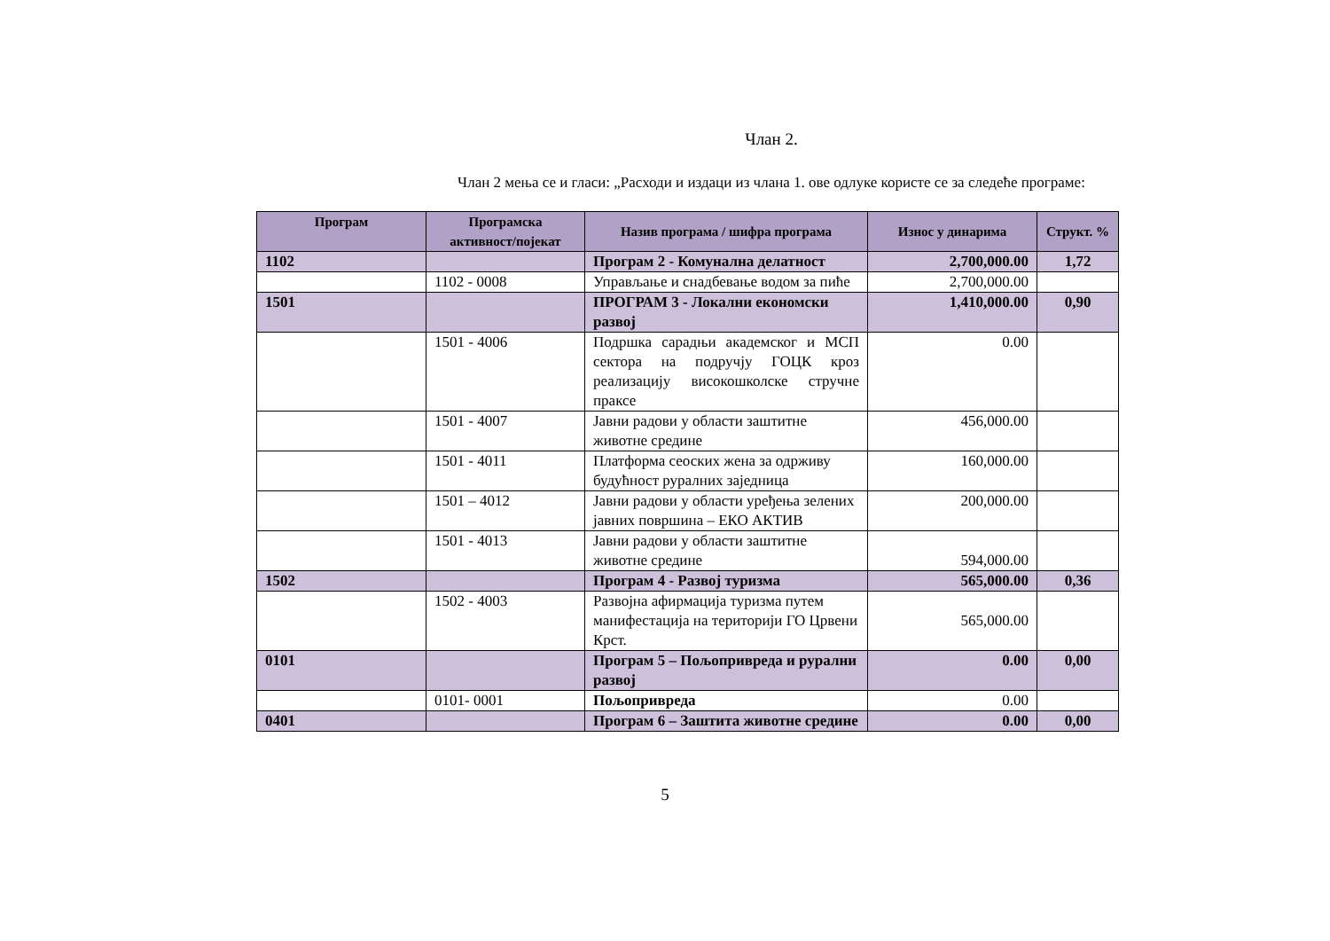Члан 2.
Члан 2 мења се и гласи: „Расходи и издаци из члана 1. ове одлуке користе се за следеће програме:
| Програм | Програмска активност/појекат | Назив програма / шифра програма | Износ у динарима | Структ. % |
| --- | --- | --- | --- | --- |
| 1102 | | Програм 2 - Комунална делатност | 2,700,000.00 | 1,72 |
| | 1102 - 0008 | Управљање и снадбевање водом за пиће | 2,700,000.00 | |
| 1501 | | ПРОГРАМ 3 - Локални економски развој | 1,410,000.00 | 0,90 |
| | 1501 - 4006 | Подршка сарадњи академског и МСП сектора на подручју ГОЦК кроз реализацију високошколске стручне праксе | 0.00 | |
| | 1501 - 4007 | Јавни радови у области заштитне животне средине | 456,000.00 | |
| | 1501 - 4011 | Платформа сеоских жена за одрживу будућност руралних заједница | 160,000.00 | |
| | 1501 – 4012 | Јавни радови у области уређења зелених јавних површина – ЕКО АКТИВ | 200,000.00 | |
| | 1501 - 4013 | Јавни радови у области заштитне животне средине | 594,000.00 | |
| 1502 | | Програм 4 - Развој туризма | 565,000.00 | 0,36 |
| | 1502 - 4003 | Развојна афирмација туризма путем манифестација на територији ГО Црвени Крст. | 565,000.00 | |
| 0101 | | Програм 5 – Пољопривреда и рурални развој | 0.00 | 0,00 |
| | 0101- 0001 | Пољопривреда | 0.00 | |
| 0401 | | Програм 6 – Заштита животне средине | 0.00 | 0,00 |
5